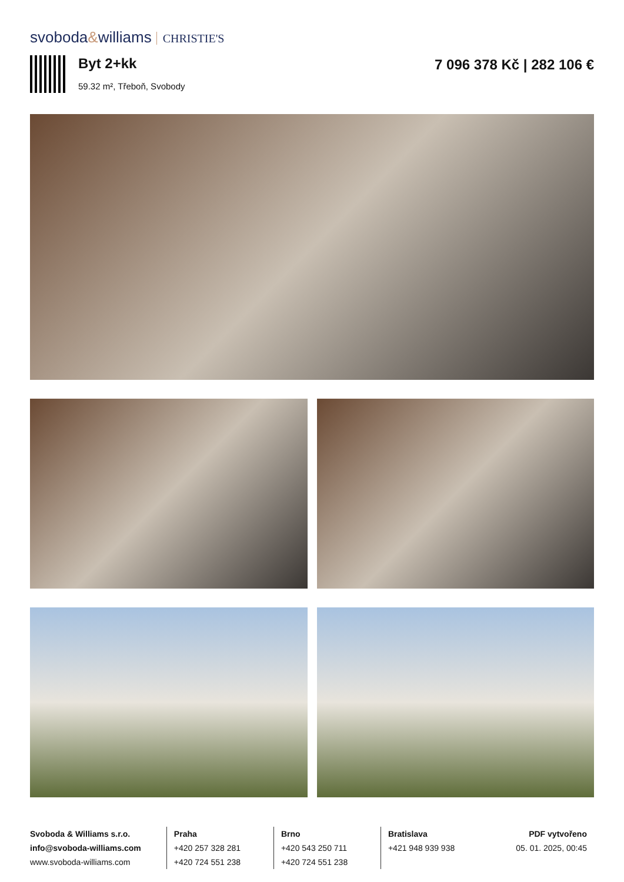svoboda&williams CHRISTIE'S
Byt 2+kk
59.32 m², Třeboň, Svobody
7 096 378 Kč | 282 106 €
Svoboda & Williams s.r.o.
info@svoboda-williams.com
www.svoboda-williams.com
Praha
+420 257 328 281
+420 724 551 238
Brno
+420 543 250 711
+420 724 551 238
Bratislava
+421 948 939 938
PDF vytvořeno
05. 01. 2025, 00:45